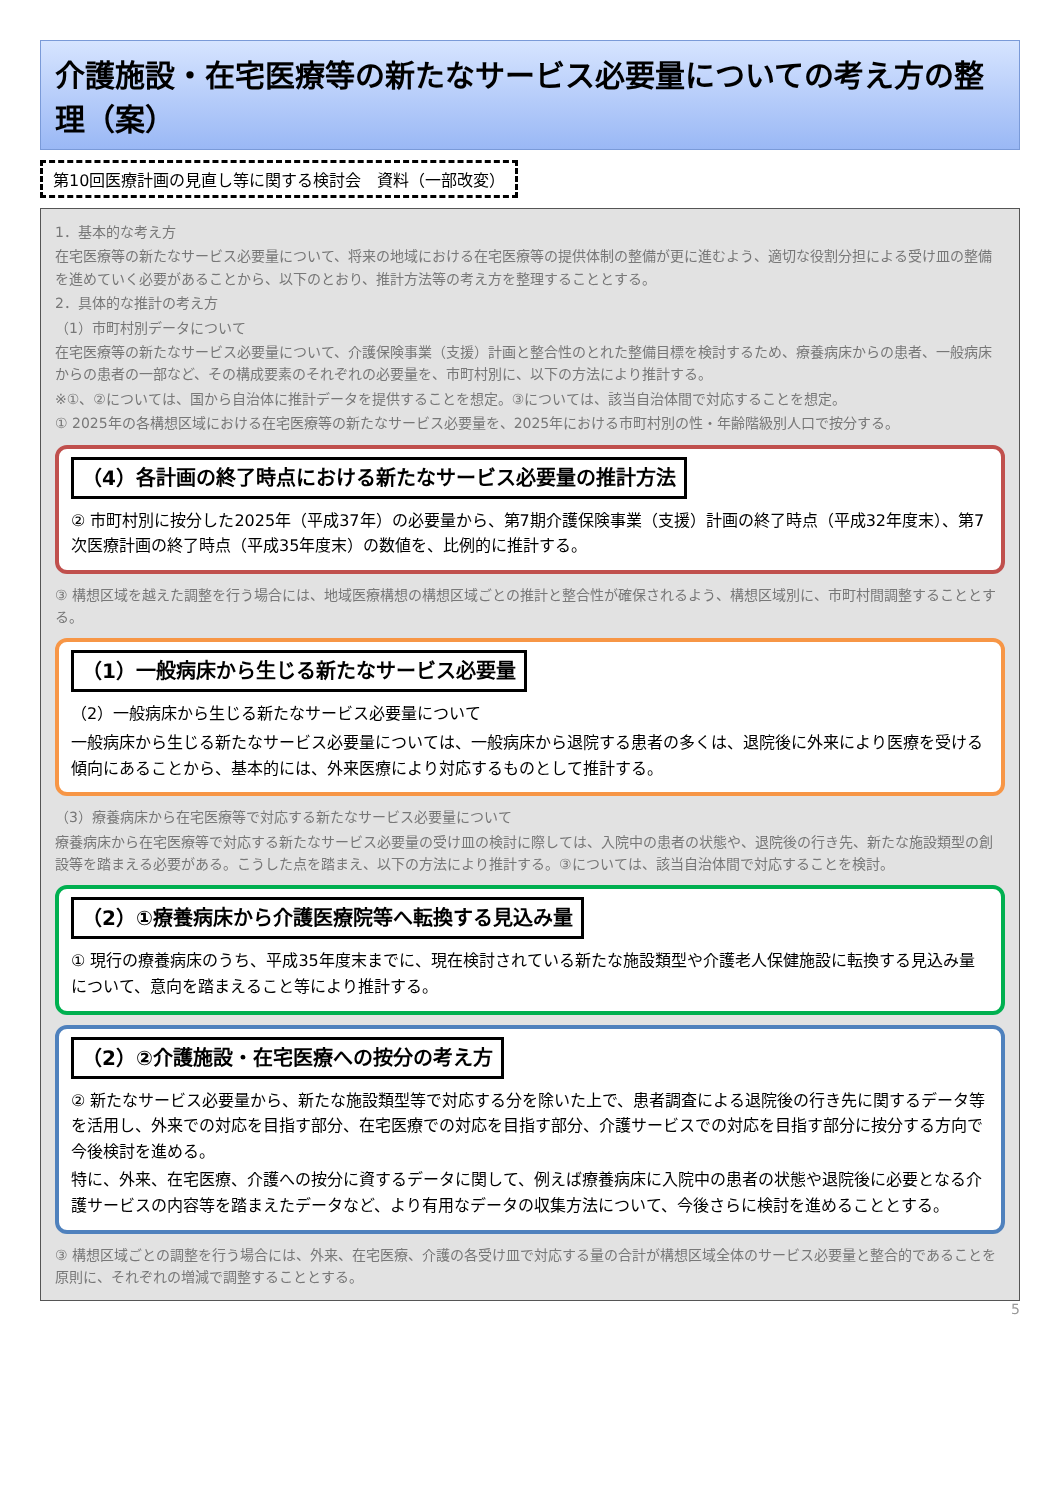介護施設・在宅医療等の新たなサービス必要量についての考え方の整理（案）
第10回医療計画の見直し等に関する検討会　資料（一部改変）
1．基本的な考え方
在宅医療等の新たなサービス必要量について、将来の地域における在宅医療等の提供体制の整備が更に進むよう、適切な役割分担による受け皿の整備を進めていく必要があることから、以下のとおり、推計方法等の考え方を整理することとする。
2．具体的な推計の考え方
（1）市町村別データについて
在宅医療等の新たなサービス必要量について、介護保険事業（支援）計画と整合性のとれた整備目標を検討するため、療養病床からの患者、一般病床からの患者の一部など、その構成要素のそれぞれの必要量を、市町村別に、以下の方法により推計する。
※①、②については、国から自治体に推計データを提供することを想定。③については、該当自治体間で対応することを想定。
① 2025年の各構想区域における在宅医療等の新たなサービス必要量を、2025年における市町村別の性・年齢階級別人口で按分する。
（4）各計画の終了時点における新たなサービス必要量の推計方法
② 市町村別に按分した2025年（平成37年）の必要量から、第7期介護保険事業（支援）計画の終了時点（平成32年度末）、第7次医療計画の終了時点（平成35年度末）の数値を、比例的に推計する。
③ 構想区域を越えた調整を行う場合には、地域医療構想の構想区域ごとの推計と整合性が確保されるよう、構想区域別に、市町村間調整することとする。
（1）一般病床から生じる新たなサービス必要量
（2）一般病床から生じる新たなサービス必要量について
一般病床から生じる新たなサービス必要量については、一般病床から退院する患者の多くは、退院後に外来により医療を受ける傾向にあることから、基本的には、外来医療により対応するものとして推計する。
（3）療養病床から在宅医療等で対応する新たなサービス必要量について
療養病床から在宅医療等で対応する新たなサービス必要量の受け皿の検討に際しては、入院中の患者の状態や、退院後の行き先、新たな施設類型の創設等を踏まえる必要がある。こうした点を踏まえ、以下の方法により推計する。③については、該当自治体間で対応することを検討。
（2）①療養病床から介護医療院等へ転換する見込み量
① 現行の療養病床のうち、平成35年度末までに、現在検討されている新たな施設類型や介護老人保健施設に転換する見込み量について、意向を踏まえること等により推計する。
（2）②介護施設・在宅医療への按分の考え方
② 新たなサービス必要量から、新たな施設類型等で対応する分を除いた上で、患者調査による退院後の行き先に関するデータ等を活用し、外来での対応を目指す部分、在宅医療での対応を目指す部分、介護サービスでの対応を目指す部分に按分する方向で今後検討を進める。
特に、外来、在宅医療、介護への按分に資するデータに関して、例えば療養病床に入院中の患者の状態や退院後に必要となる介護サービスの内容等を踏まえたデータなど、より有用なデータの収集方法について、今後さらに検討を進めることとする。
③ 構想区域ごとの調整を行う場合には、外来、在宅医療、介護の各受け皿で対応する量の合計が構想区域全体のサービス必要量と整合的であることを原則に、それぞれの増減で調整することとする。
5